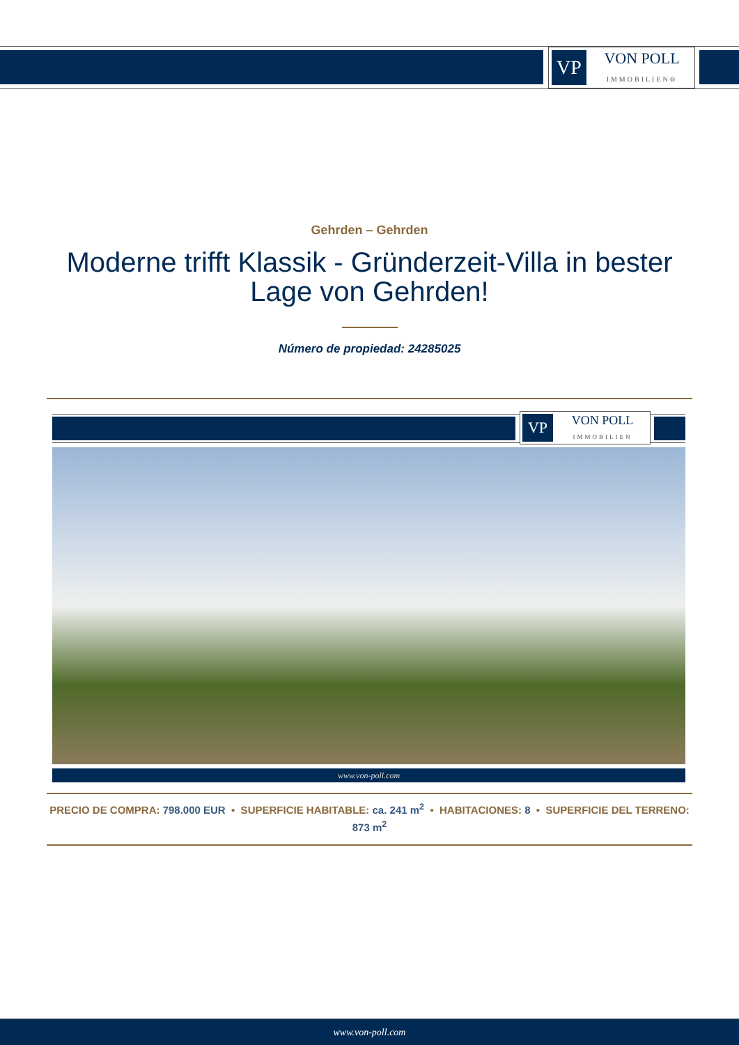VP
VON POLL
IMMOBILIEN®
Gehrden – Gehrden
Moderne trifft Klassik - Gründerzeit-Villa in bester Lage von Gehrden!
Número de propiedad: 24285025
VP
VON POLL
IMMOBILIEN
www.von-poll.com
PRECIO DE COMPRA: 798.000 EUR • SUPERFICIE HABITABLE: ca. 241 m<sup>2</sup> • HABITACIONES: 8 • SUPERFICIE DEL TERRENO: 873 m<sup>2</sup>
www.von-poll.com